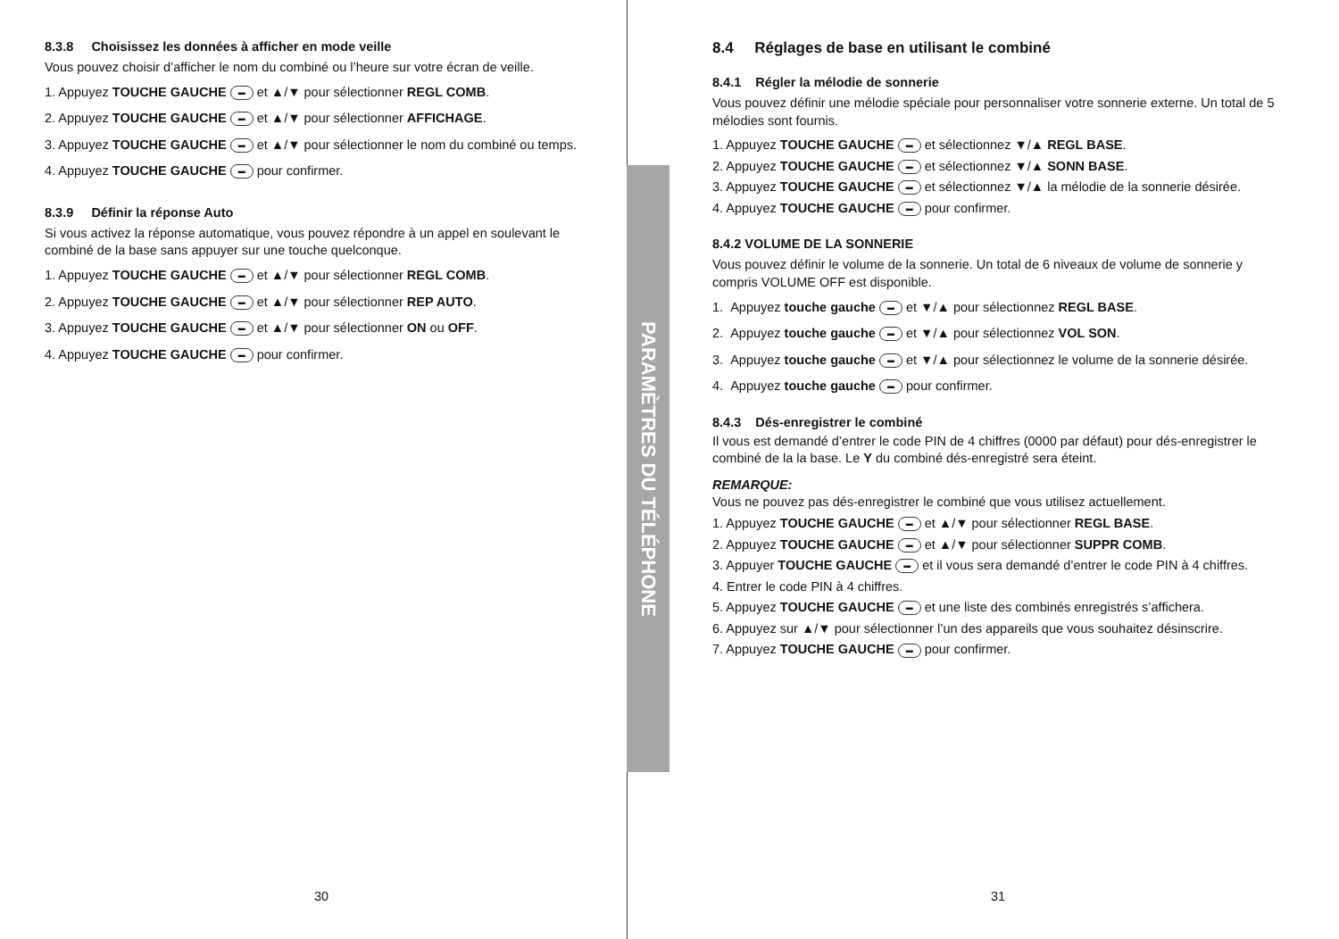PARAMÈTRES DU TÉLÉPHONE
8.3.8 Choisissez les données à afficher en mode veille
Vous pouvez choisir d’afficher le nom du combiné ou l’heure sur votre écran de veille.
1. Appuyez TOUCHE GAUCHE ▬ et ▲/▼ pour sélectionner REGL COMB.
2. Appuyez TOUCHE GAUCHE ▬ et ▲/▼ pour sélectionner AFFICHAGE.
3. Appuyez TOUCHE GAUCHE ▬ et ▲/▼ pour sélectionner le nom du combiné ou temps.
4. Appuyez TOUCHE GAUCHE ▬ pour confirmer.
8.3.9 Définir la réponse Auto
Si vous activez la réponse automatique, vous pouvez répondre à un appel en soulevant le combiné de la base sans appuyer sur une touche quelconque.
1. Appuyez TOUCHE GAUCHE ▬ et ▲/▼ pour sélectionner REGL COMB.
2. Appuyez TOUCHE GAUCHE ▬ et ▲/▼ pour sélectionner REP AUTO.
3. Appuyez TOUCHE GAUCHE ▬ et ▲/▼ pour sélectionner ON ou OFF.
4. Appuyez TOUCHE GAUCHE ▬ pour confirmer.
30
8.4 Réglages de base en utilisant le combiné
8.4.1 Régler la mélodie de sonnerie
Vous pouvez définir une mélodie spéciale pour personnaliser votre sonnerie externe. Un total de 5 mélodies sont fournis.
1. Appuyez TOUCHE GAUCHE ▬ et sélectionnez ▼/▲ REGL BASE.
2. Appuyez TOUCHE GAUCHE ▬ et sélectionnez ▼/▲ SONN BASE.
3. Appuyez TOUCHE GAUCHE ▬ et sélectionnez ▼/▲ la mélodie de la sonnerie désirée.
4. Appuyez TOUCHE GAUCHE ▬ pour confirmer.
8.4.2 VOLUME DE LA SONNERIE
Vous pouvez définir le volume de la sonnerie. Un total de 6 niveaux de volume de sonnerie y compris VOLUME OFF est disponible.
1. Appuyez touche gauche ▬ et ▼/▲ pour sélectionnez REGL BASE.
2. Appuyez touche gauche ▬ et ▼/▲ pour sélectionnez VOL SON.
3. Appuyez touche gauche ▬ et ▼/▲ pour sélectionnez le volume de la sonnerie désirée.
4. Appuyez touche gauche ▬ pour confirmer.
8.4.3 Dés-enregistrer le combiné
Il vous est demandé d’entrer le code PIN de 4 chiffres (0000 par défaut) pour dés-enregistrer le combiné de la la base. Le Y du combiné dés-enregistré sera éteint.
REMARQUE:
Vous ne pouvez pas dés-enregistrer le combiné que vous utilisez actuellement.
1. Appuyez TOUCHE GAUCHE ▬ et ▲/▼ pour sélectionner REGL BASE.
2. Appuyez TOUCHE GAUCHE ▬ et ▲/▼ pour sélectionner SUPPR COMB.
3. Appuyer TOUCHE GAUCHE ▬ et il vous sera demandé d’entrer le code PIN à 4 chiffres.
4. Entrer le code PIN à 4 chiffres.
5. Appuyez TOUCHE GAUCHE ▬ et une liste des combinés enregistrés s’affichera.
6. Appuyez sur ▲/▼ pour sélectionner l’un des appareils que vous souhaitez désinscrire.
7. Appuyez TOUCHE GAUCHE ▬ pour confirmer.
31